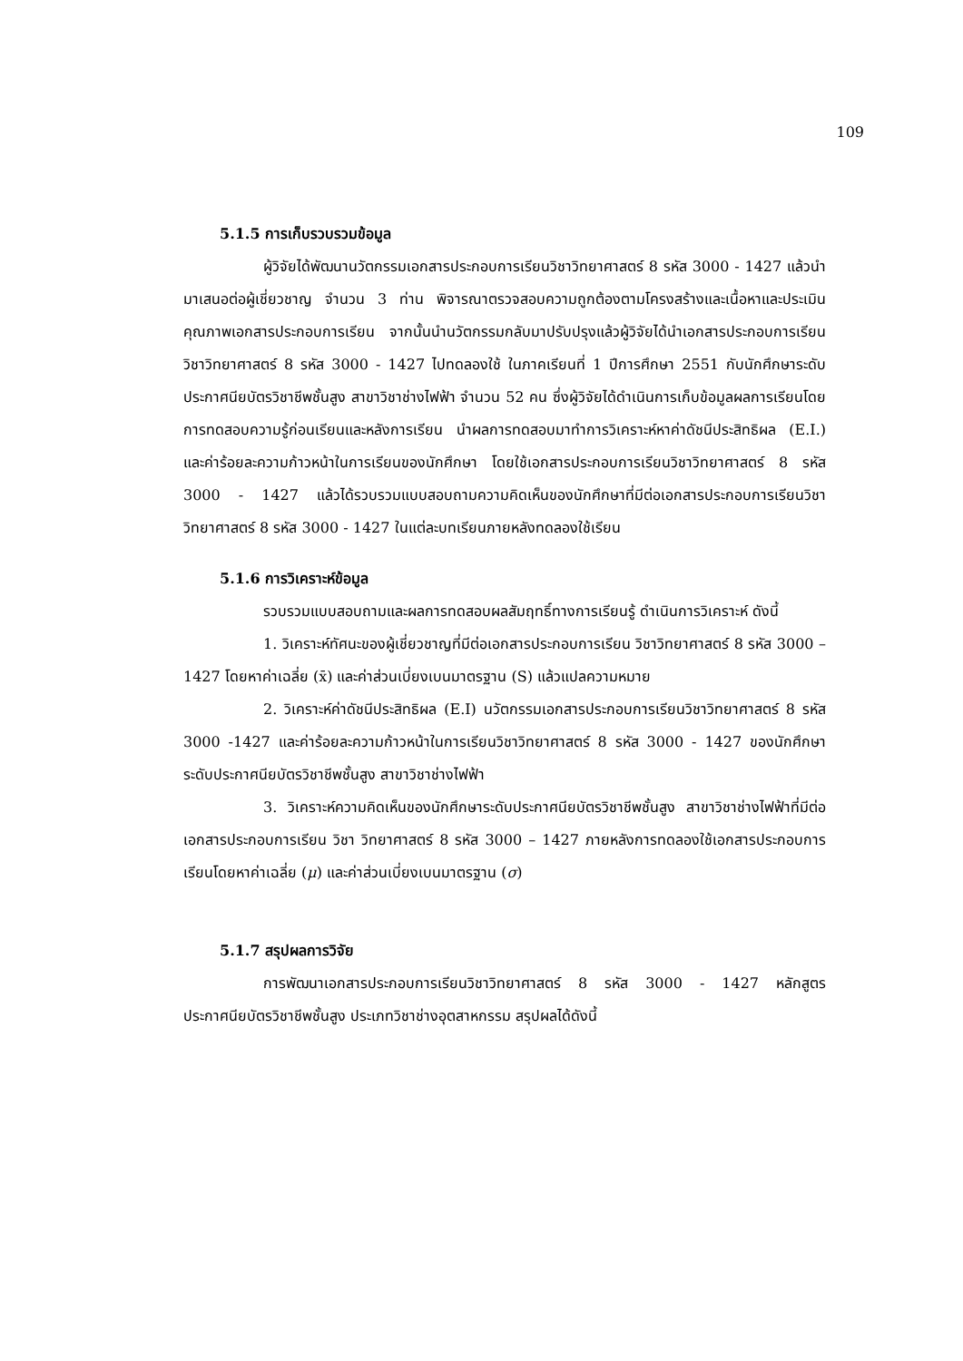109
5.1.5 การเก็บรวบรวมข้อมูล
ผู้วิจัยได้พัฒนานวัตกรรมเอกสารประกอบการเรียนวิชาวิทยาศาสตร์ 8 รหัส 3000 - 1427 แล้วนำมาเสนอต่อผู้เชี่ยวชาญ จำนวน 3 ท่าน พิจารณาตรวจสอบความถูกต้องตามโครงสร้างและเนื้อหาและประเมินคุณภาพเอกสารประกอบการเรียน จากนั้นนำนวัตกรรมกลับมาปรับปรุงแล้วผู้วิจัยได้นำเอกสารประกอบการเรียนวิชาวิทยาศาสตร์ 8 รหัส 3000 - 1427 ไปทดลองใช้ ในภาคเรียนที่ 1 ปีการศึกษา 2551 กับนักศึกษาระดับประกาศนียบัตรวิชาชีพชั้นสูง สาขาวิชาช่างไฟฟ้า จำนวน 52 คน ซึ่งผู้วิจัยได้ดำเนินการเก็บข้อมูลผลการเรียนโดยการทดสอบความรู้ก่อนเรียนและหลังการเรียน นำผลการทดสอบมาทำการวิเคราะห์หาค่าดัชนีประสิทธิผล (E.I.) และค่าร้อยละความก้าวหน้าในการเรียนของนักศึกษา โดยใช้เอกสารประกอบการเรียนวิชาวิทยาศาสตร์ 8 รหัส 3000 - 1427 แล้วได้รวบรวมแบบสอบถามความคิดเห็นของนักศึกษาที่มีต่อเอกสารประกอบการเรียนวิชาวิทยาศาสตร์ 8 รหัส 3000 - 1427 ในแต่ละบทเรียนภายหลังทดลองใช้เรียน
5.1.6 การวิเคราะห์ข้อมูล
รวบรวมแบบสอบถามและผลการทดสอบผลสัมฤทธิ์ทางการเรียนรู้ ดำเนินการวิเคราะห์ ดังนี้
1. วิเคราะห์ทัศนะของผู้เชี่ยวชาญที่มีต่อเอกสารประกอบการเรียน วิชาวิทยาศาสตร์ 8 รหัส 3000 – 1427 โดยหาค่าเฉลี่ย (x̄) และค่าส่วนเบี่ยงเบนมาตรฐาน (S) แล้วแปลความหมาย
2. วิเคราะห์ค่าดัชนีประสิทธิผล (E.I) นวัตกรรมเอกสารประกอบการเรียนวิชาวิทยาศาสตร์ 8 รหัส 3000 -1427 และค่าร้อยละความก้าวหน้าในการเรียนวิชาวิทยาศาสตร์ 8 รหัส 3000 - 1427 ของนักศึกษาระดับประกาศนียบัตรวิชาชีพชั้นสูง สาขาวิชาช่างไฟฟ้า
3. วิเคราะห์ความคิดเห็นของนักศึกษาระดับประกาศนียบัตรวิชาชีพชั้นสูง สาขาวิชาช่างไฟฟ้าที่มีต่อเอกสารประกอบการเรียน วิชา วิทยาศาสตร์ 8 รหัส 3000 – 1427 ภายหลังการทดลองใช้เอกสารประกอบการเรียนโดยหาค่าเฉลี่ย (μ) และค่าส่วนเบี่ยงเบนมาตรฐาน (σ)
5.1.7 สรุปผลการวิจัย
การพัฒนาเอกสารประกอบการเรียนวิชาวิทยาศาสตร์ 8 รหัส 3000 - 1427 หลักสูตรประกาศนียบัตรวิชาชีพชั้นสูง ประเภทวิชาช่างอุตสาหกรรม สรุปผลได้ดังนี้